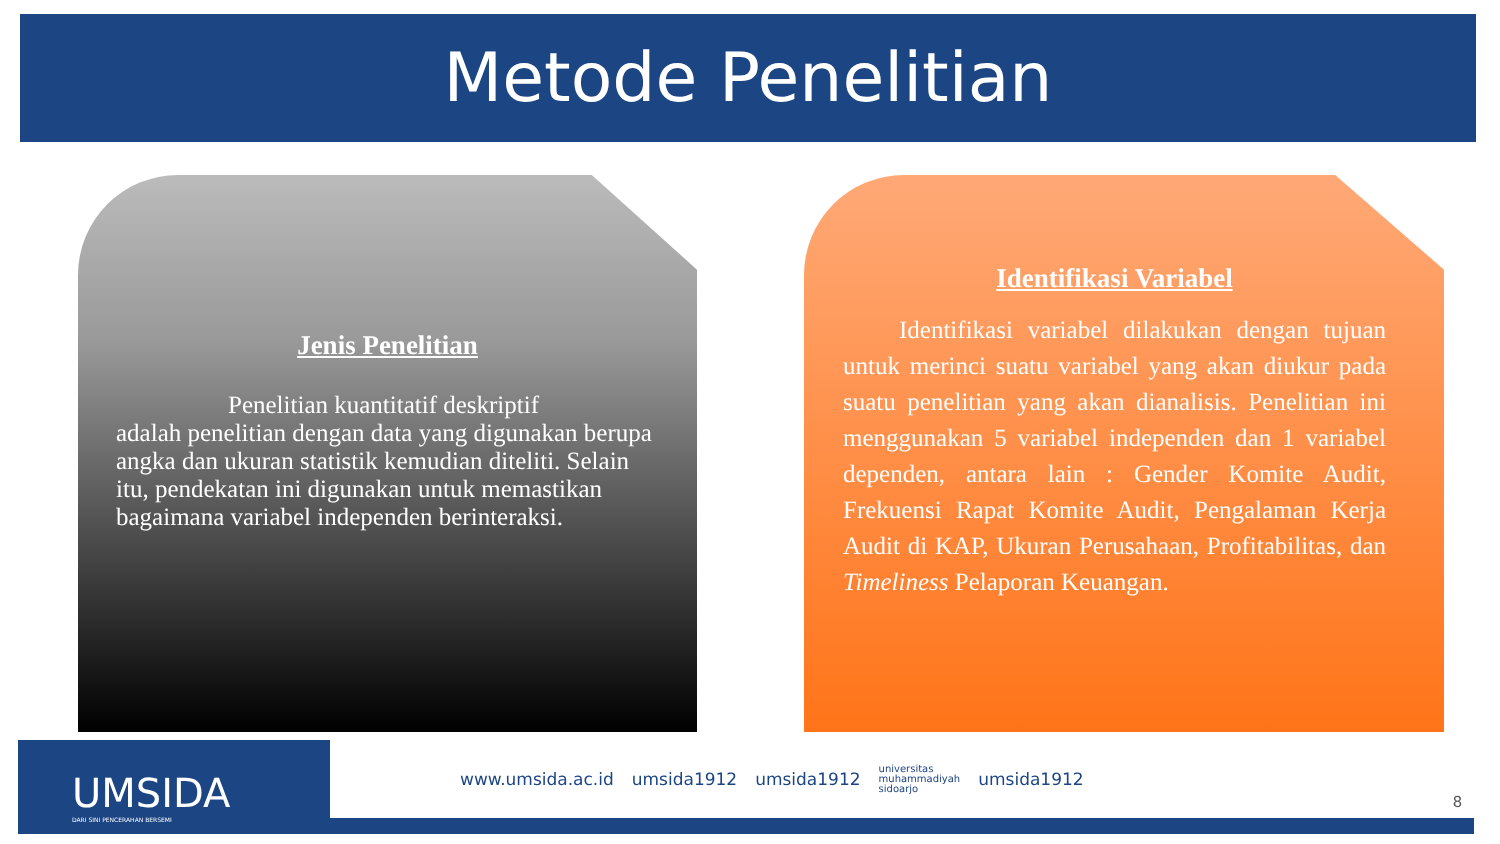Metode Penelitian
Jenis Penelitian
Penelitian kuantitatif deskriptif
adalah penelitian dengan data yang digunakan berupa angka dan ukuran statistik kemudian diteliti. Selain itu, pendekatan ini digunakan untuk memastikan bagaimana variabel independen berinteraksi.
Identifikasi Variabel
Identifikasi variabel dilakukan dengan tujuan untuk merinci suatu variabel yang akan diukur pada suatu penelitian yang akan dianalisis. Penelitian ini menggunakan 5 variabel independen dan 1 variabel dependen, antara lain : Gender Komite Audit, Frekuensi Rapat Komite Audit, Pengalaman Kerja Audit di KAP, Ukuran Perusahaan, Profitabilitas, dan Timeliness Pelaporan Keuangan.
UMSIDA
DARI SINI PENCERAHAN BERSEMI
www.umsida.ac.id umsida1912 umsida1912 universitas
muhammadiyah
sidoarjo umsida1912
8